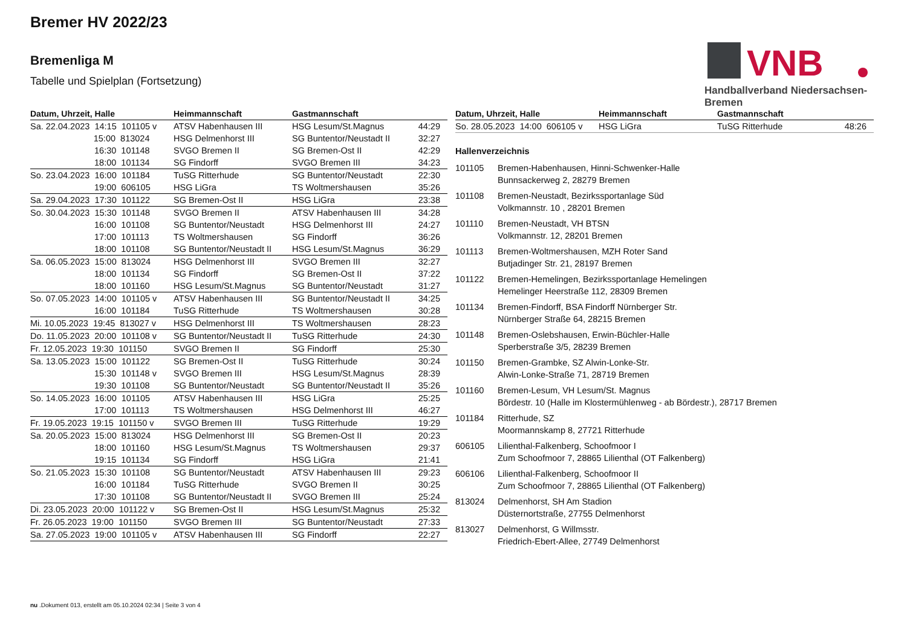Bremer HV 2022/23
Bremenliga M
Tabelle und Spielplan (Fortsetzung)
VNB
Handballverband Niedersachsen-Bremen
| Datum, Uhrzeit, Halle | Heimmannschaft | Gastmannschaft | |
| --- | --- | --- | --- |
| Sa. 22.04.2023 14:15 101105 v | ATSV Habenhausen III | HSG Lesum/St.Magnus | 44:29 |
| 15:00 813024 | HSG Delmenhorst III | SG Buntentor/Neustadt II | 32:27 |
| 16:30 101148 | SVGO Bremen II | SG Bremen-Ost II | 42:29 |
| 18:00 101134 | SG Findorff | SVGO Bremen III | 34:23 |
| So. 23.04.2023 16:00 101184 | TuSG Ritterhude | SG Buntentor/Neustadt | 22:30 |
| 19:00 606105 | HSG LiGra | TS Woltmershausen | 35:26 |
| Sa. 29.04.2023 17:30 101122 | SG Bremen-Ost II | HSG LiGra | 23:38 |
| So. 30.04.2023 15:30 101148 | SVGO Bremen II | ATSV Habenhausen III | 34:28 |
| 16:00 101108 | SG Buntentor/Neustadt | HSG Delmenhorst III | 24:27 |
| 17:00 101113 | TS Woltmershausen | SG Findorff | 36:26 |
| 18:00 101108 | SG Buntentor/Neustadt II | HSG Lesum/St.Magnus | 36:29 |
| Sa. 06.05.2023 15:00 813024 | HSG Delmenhorst III | SVGO Bremen III | 32:27 |
| 18:00 101134 | SG Findorff | SG Bremen-Ost II | 37:22 |
| 18:00 101160 | HSG Lesum/St.Magnus | SG Buntentor/Neustadt | 31:27 |
| So. 07.05.2023 14:00 101105 v | ATSV Habenhausen III | SG Buntentor/Neustadt II | 34:25 |
| 16:00 101184 | TuSG Ritterhude | TS Woltmershausen | 30:28 |
| Mi. 10.05.2023 19:45 813027 v | HSG Delmenhorst III | TS Woltmershausen | 28:23 |
| Do. 11.05.2023 20:00 101108 v | SG Buntentor/Neustadt II | TuSG Ritterhude | 24:30 |
| Fr. 12.05.2023 19:30 101150 | SVGO Bremen II | SG Findorff | 25:30 |
| Sa. 13.05.2023 15:00 101122 | SG Bremen-Ost II | TuSG Ritterhude | 30:24 |
| 15:30 101148 v | SVGO Bremen III | HSG Lesum/St.Magnus | 28:39 |
| 19:30 101108 | SG Buntentor/Neustadt | SG Buntentor/Neustadt II | 35:26 |
| So. 14.05.2023 16:00 101105 | ATSV Habenhausen III | HSG LiGra | 25:25 |
| 17:00 101113 | TS Woltmershausen | HSG Delmenhorst III | 46:27 |
| Fr. 19.05.2023 19:15 101150 v | SVGO Bremen III | TuSG Ritterhude | 19:29 |
| Sa. 20.05.2023 15:00 813024 | HSG Delmenhorst III | SG Bremen-Ost II | 20:23 |
| 18:00 101160 | HSG Lesum/St.Magnus | TS Woltmershausen | 29:37 |
| 19:15 101134 | SG Findorff | HSG LiGra | 21:41 |
| So. 21.05.2023 15:30 101108 | SG Buntentor/Neustadt | ATSV Habenhausen III | 29:23 |
| 16:00 101184 | TuSG Ritterhude | SVGO Bremen II | 30:25 |
| 17:30 101108 | SG Buntentor/Neustadt II | SVGO Bremen III | 25:24 |
| Di. 23.05.2023 20:00 101122 v | SG Bremen-Ost II | HSG Lesum/St.Magnus | 25:32 |
| Fr. 26.05.2023 19:00 101150 | SVGO Bremen III | SG Buntentor/Neustadt | 27:33 |
| Sa. 27.05.2023 19:00 101105 v | ATSV Habenhausen III | SG Findorff | 22:27 |
| Datum, Uhrzeit, Halle | Heimmannschaft | Gastmannschaft | |
| --- | --- | --- | --- |
| So. 28.05.2023 14:00 606105 v | HSG LiGra | TuSG Ritterhude | 48:26 |
Hallenverzeichnis
101105 Bremen-Habenhausen, Hinni-Schwenker-Halle
Bunnsackerweg 2, 28279 Bremen
101108 Bremen-Neustadt, Bezirkssportanlage Süd
Volkmannstr. 10 , 28201 Bremen
101110 Bremen-Neustadt, VH BTSN
Volkmannstr. 12, 28201 Bremen
101113 Bremen-Woltmershausen, MZH Roter Sand
Butjadinger Str. 21, 28197 Bremen
101122 Bremen-Hemelingen, Bezirkssportanlage Hemelingen
Hemelinger Heerstraße 112, 28309 Bremen
101134 Bremen-Findorff, BSA Findorff Nürnberger Str.
Nürnberger Straße 64, 28215 Bremen
101148 Bremen-Oslebshausen, Erwin-Büchler-Halle
Sperberstraße 3/5, 28239 Bremen
101150 Bremen-Grambke, SZ Alwin-Lonke-Str.
Alwin-Lonke-Straße 71, 28719 Bremen
101160 Bremen-Lesum, VH Lesum/St. Magnus
Bördestr. 10 (Halle im Klostermühlenweg - ab Bördestr.), 28717 Bremen
101184 Ritterhude, SZ
Moormannskamp 8, 27721 Ritterhude
606105 Lilienthal-Falkenberg, Schoofmoor I
Zum Schoofmoor 7, 28865 Lilienthal (OT Falkenberg)
606106 Lilienthal-Falkenberg, Schoofmoor II
Zum Schoofmoor 7, 28865 Lilienthal (OT Falkenberg)
813024 Delmenhorst, SH Am Stadion
Düsternortstraße, 27755 Delmenhorst
813027 Delmenhorst, G Willmsstr.
Friedrich-Ebert-Allee, 27749 Delmenhorst
nu .Dokument 013, erstellt am 05.10.2024 02:34 | Seite 3 von 4